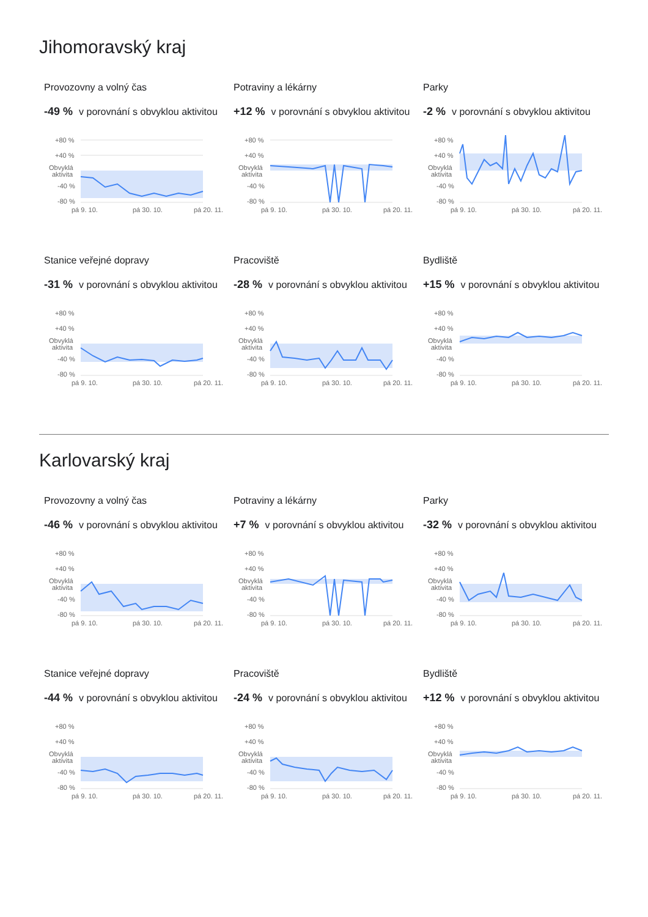Jihomoravský kraj
Provozovny a volný čas
-49 % v porovnání s obvyklou aktivitou
+80 %
+40 %
Obvyklá
aktivita
-40 %
-80 %
pá 9. 10.
pá 30. 10.
pá 20. 11.
Potraviny a lékárny
+12 % v porovnání s obvyklou aktivitou
+80 %
+40 %
Obvyklá
aktivita
-40 %
-80 %
pá 9. 10.
pá 30. 10.
pá 20. 11.
Parky
-2 % v porovnání s obvyklou aktivitou
+80 %
+40 %
Obvyklá
aktivita
-40 %
-80 %
pá 9. 10.
pá 30. 10.
pá 20. 11.
Stanice veřejné dopravy
-31 % v porovnání s obvyklou aktivitou
+80 %
+40 %
Obvyklá
aktivita
-40 %
-80 %
pá 9. 10.
pá 30. 10.
pá 20. 11.
Pracoviště
-28 % v porovnání s obvyklou aktivitou
+80 %
+40 %
Obvyklá
aktivita
-40 %
-80 %
pá 9. 10.
pá 30. 10.
pá 20. 11.
Bydliště
+15 % v porovnání s obvyklou aktivitou
+80 %
+40 %
Obvyklá
aktivita
-40 %
-80 %
pá 9. 10.
pá 30. 10.
pá 20. 11.
Karlovarský kraj
Provozovny a volný čas
-46 % v porovnání s obvyklou aktivitou
+80 %
+40 %
Obvyklá
aktivita
-40 %
-80 %
pá 9. 10.
pá 30. 10.
pá 20. 11.
Potraviny a lékárny
+7 % v porovnání s obvyklou aktivitou
+80 %
+40 %
Obvyklá
aktivita
-40 %
-80 %
pá 9. 10.
pá 30. 10.
pá 20. 11.
Parky
-32 % v porovnání s obvyklou aktivitou
+80 %
+40 %
Obvyklá
aktivita
-40 %
-80 %
pá 9. 10.
pá 30. 10.
pá 20. 11.
Stanice veřejné dopravy
-44 % v porovnání s obvyklou aktivitou
+80 %
+40 %
Obvyklá
aktivita
-40 %
-80 %
pá 9. 10.
pá 30. 10.
pá 20. 11.
Pracoviště
-24 % v porovnání s obvyklou aktivitou
+80 %
+40 %
Obvyklá
aktivita
-40 %
-80 %
pá 9. 10.
pá 30. 10.
pá 20. 11.
Bydliště
+12 % v porovnání s obvyklou aktivitou
+80 %
+40 %
Obvyklá
aktivita
-40 %
-80 %
pá 9. 10.
pá 30. 10.
pá 20. 11.